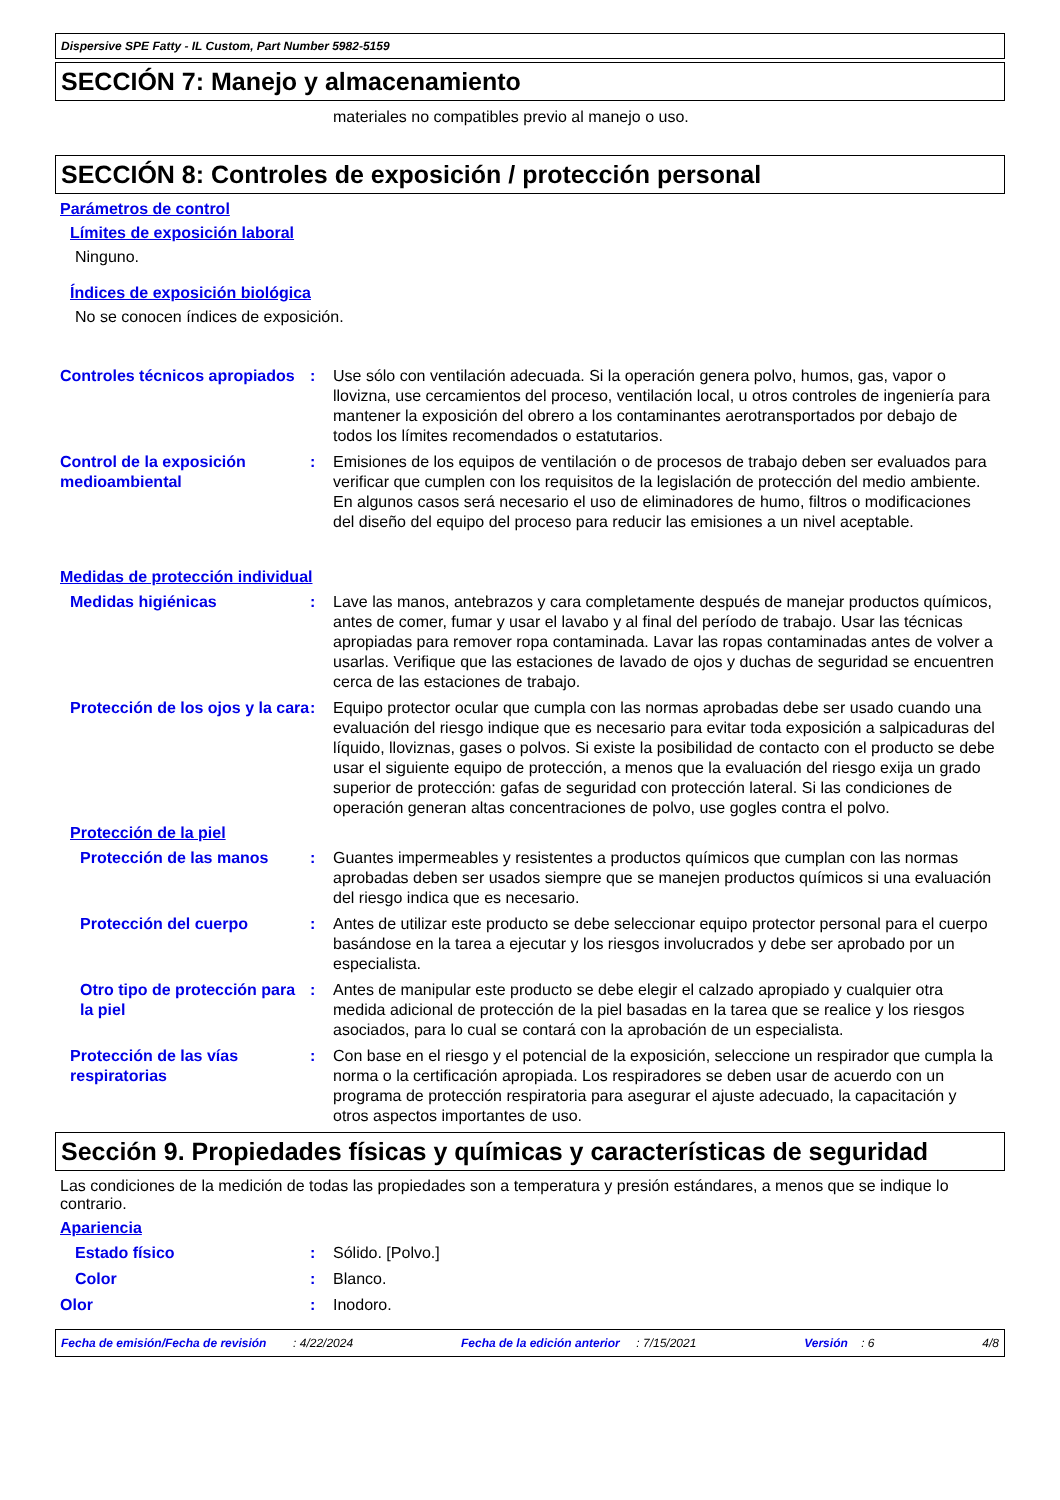Dispersive SPE Fatty - IL Custom, Part Number 5982-5159
SECCIÓN 7: Manejo y almacenamiento
materiales no compatibles previo al manejo o uso.
SECCIÓN 8: Controles de exposición / protección personal
Parámetros de control
Límites de exposición laboral
Ninguno.
Índices de exposición biológica
No se conocen índices de exposición.
Controles técnicos apropiados
: Use sólo con ventilación adecuada. Si la operación genera polvo, humos, gas, vapor o llovizna, use cercamientos del proceso, ventilación local, u otros controles de ingeniería para mantener la exposición del obrero a los contaminantes aerotransportados por debajo de todos los límites recomendados o estatutarios.
Control de la exposición medioambiental
: Emisiones de los equipos de ventilación o de procesos de trabajo deben ser evaluados para verificar que cumplen con los requisitos de la legislación de protección del medio ambiente. En algunos casos será necesario el uso de eliminadores de humo, filtros o modificaciones del diseño del equipo del proceso para reducir las emisiones a un nivel aceptable.
Medidas de protección individual
Medidas higiénicas : Lave las manos, antebrazos y cara completamente después de manejar productos químicos, antes de comer, fumar y usar el lavabo y al final del período de trabajo. Usar las técnicas apropiadas para remover ropa contaminada. Lavar las ropas contaminadas antes de volver a usarlas. Verifique que las estaciones de lavado de ojos y duchas de seguridad se encuentren cerca de las estaciones de trabajo.
Protección de los ojos y la cara
: Equipo protector ocular que cumpla con las normas aprobadas debe ser usado cuando una evaluación del riesgo indique que es necesario para evitar toda exposición a salpicaduras del líquido, lloviznas, gases o polvos. Si existe la posibilidad de contacto con el producto se debe usar el siguiente equipo de protección, a menos que la evaluación del riesgo exija un grado superior de protección: gafas de seguridad con protección lateral. Si las condiciones de operación generan altas concentraciones de polvo, use gogles contra el polvo.
Protección de la piel
Protección de las manos : Guantes impermeables y resistentes a productos químicos que cumplan con las normas aprobadas deben ser usados siempre que se manejen productos químicos si una evaluación del riesgo indica que es necesario.
Protección del cuerpo : Antes de utilizar este producto se debe seleccionar equipo protector personal para el cuerpo basándose en la tarea a ejecutar y los riesgos involucrados y debe ser aprobado por un especialista.
Otro tipo de protección para la piel
: Antes de manipular este producto se debe elegir el calzado apropiado y cualquier otra medida adicional de protección de la piel basadas en la tarea que se realice y los riesgos asociados, para lo cual se contará con la aprobación de un especialista.
Protección de las vías respiratorias
: Con base en el riesgo y el potencial de la exposición, seleccione un respirador que cumpla la norma o la certificación apropiada. Los respiradores se deben usar de acuerdo con un programa de protección respiratoria para asegurar el ajuste adecuado, la capacitación y otros aspectos importantes de uso.
Sección 9. Propiedades físicas y químicas y características de seguridad
Las condiciones de la medición de todas las propiedades son a temperatura y presión estándares, a menos que se indique lo contrario.
Apariencia
Estado físico : Sólido. [Polvo.]
Color : Blanco.
Olor : Inodoro.
Fecha de emisión/Fecha de revisión : 4/22/2024 Fecha de la edición anterior : 7/15/2021 Versión : 6 4/8